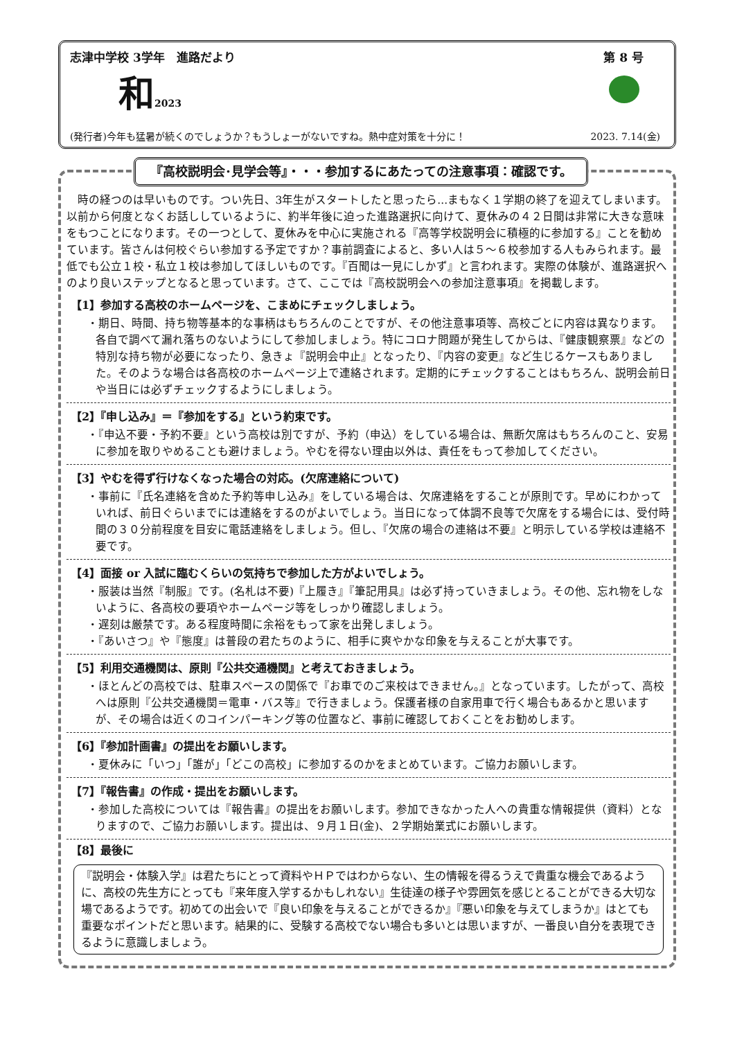志津中学校 3学年　進路だより 第 8 号
和2023
(発行者)今年も猛暑が続くのでしょうか？もうしょーがないですね。熱中症対策を十分に！ 2023. 7.14(金)
『高校説明会･見学会等』・・・参加するにあたっての注意事項：確認です。
時の経つのは早いものです。つい先日、3年生がスタートしたと思ったら...まもなく１学期の終了を迎えてしまいます。以前から何度となくお話ししているように、約半年後に迫った進路選択に向けて、夏休みの４２日間は非常に大きな意味をもつことになります。その一つとして、夏休みを中心に実施される『高等学校説明会に積極的に参加する』ことを勧めています。皆さんは何校ぐらい参加する予定ですか？事前調査によると、多い人は５～６校参加する人もみられます。最低でも公立１校・私立１校は参加してほしいものです。『百聞は一見にしかず』と言われます。実際の体験が、進路選択へのより良いステップとなると思っています。さて、ここでは『高校説明会への参加注意事項』を掲載します。
【1】参加する高校のホームページを、こまめにチェックしましょう。
・期日、時間、持ち物等基本的な事柄はもちろんのことですが、その他注意事項等、高校ごとに内容は異なります。各自で調べて漏れ落ちのないようにして参加しましょう。特にコロナ問題が発生してからは、『健康観察票』などの特別な持ち物が必要になったり、急きょ『説明会中止』となったり、『内容の変更』など生じるケースもありました。そのような場合は各高校のホームページ上で連絡されます。定期的にチェックすることはもちろん、説明会前日や当日には必ずチェックするようにしましょう。
【2】『申し込み』＝『参加をする』という約束です。
・『申込不要・予約不要』という高校は別ですが、予約（申込）をしている場合は、無断欠席はもちろんのこと、安易に参加を取りやめることも避けましょう。やむを得ない理由以外は、責任をもって参加してください。
【3】やむを得ず行けなくなった場合の対応。(欠席連絡について)
・事前に『氏名連絡を含めた予約等申し込み』をしている場合は、欠席連絡をすることが原則です。早めにわかっていれば、前日ぐらいまでには連絡をするのがよいでしょう。当日になって体調不良等で欠席をする場合には、受付時間の３０分前程度を目安に電話連絡をしましょう。但し、『欠席の場合の連絡は不要』と明示している学校は連絡不要です。
【4】面接 or 入試に臨むくらいの気持ちで参加した方がよいでしょう。
・服装は当然『制服』です。(名札は不要)『上履き』『筆記用具』は必ず持っていきましょう。その他、忘れ物をしないように、各高校の要項やホームページ等をしっかり確認しましょう。
・遅刻は厳禁です。ある程度時間に余裕をもって家を出発しましょう。
・『あいさつ』や『態度』は普段の君たちのように、相手に爽やかな印象を与えることが大事です。
【5】利用交通機関は、原則『公共交通機関』と考えておきましょう。
・ほとんどの高校では、駐車スペースの関係で『お車でのご来校はできません。』となっています。したがって、高校へは原則『公共交通機関＝電車・バス等』で行きましょう。保護者様の自家用車で行く場合もあるかと思いますが、その場合は近くのコインパーキング等の位置など、事前に確認しておくことをお勧めします。
【6】『参加計画書』の提出をお願いします。
・夏休みに「いつ」「誰が」「どこの高校」に参加するのかをまとめています。ご協力お願いします。
【7】『報告書』の作成・提出をお願いします。
・参加した高校については『報告書』の提出をお願いします。参加できなかった人への貴重な情報提供（資料）となりますので、ご協力お願いします。提出は、９月１日(金)、２学期始業式にお願いします。
【8】最後に
『説明会・体験入学』は君たちにとって資料やＨＰではわからない、生の情報を得るうえで貴重な機会であるように、高校の先生方にとっても『来年度入学するかもしれない』生徒達の様子や雰囲気を感じとることができる大切な場であるようです。初めての出会いで『良い印象を与えることができるか』『悪い印象を与えてしまうか』はとても重要なポイントだと思います。結果的に、受験する高校でない場合も多いとは思いますが、一番良い自分を表現できるように意識しましょう。